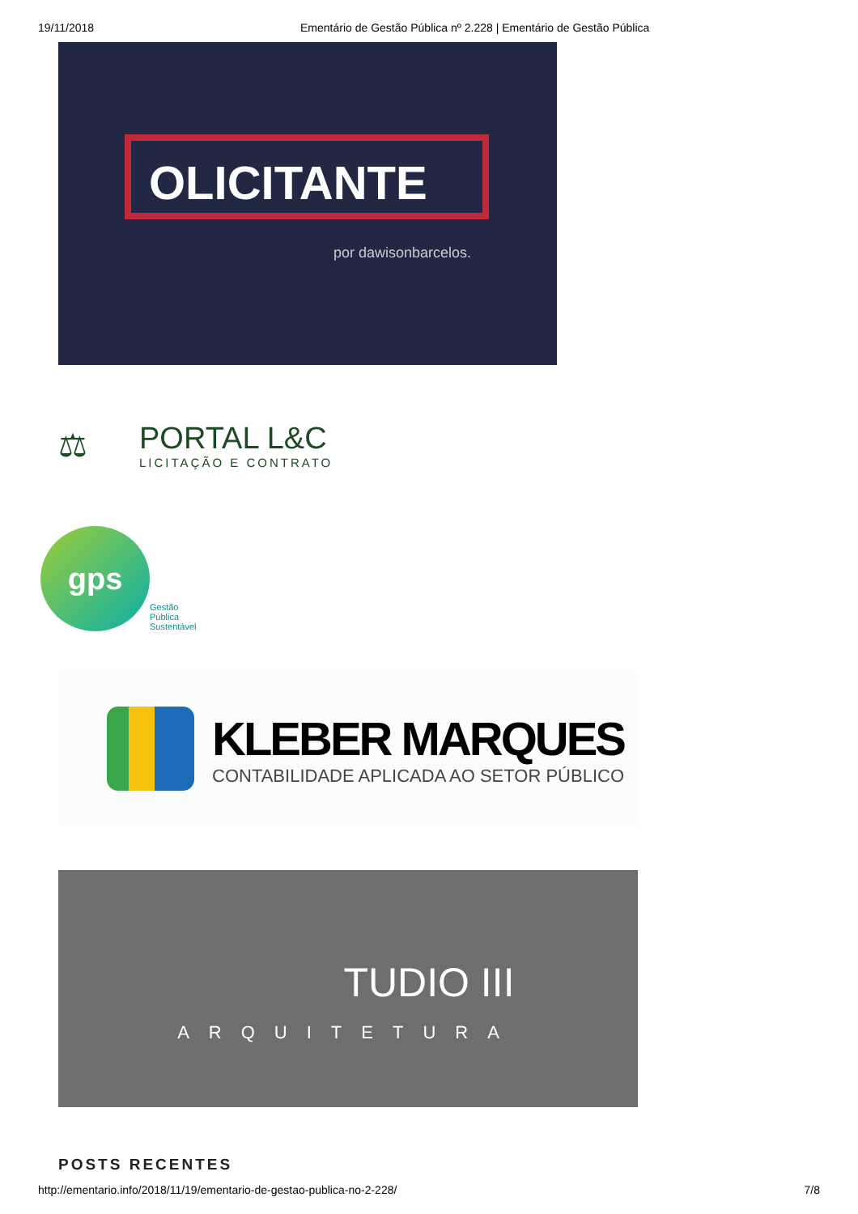19/11/2018 Ementário de Gestão Pública nº 2.228 | Ementário de Gestão Pública
OLICITANTE
por dawisonbarcelos.
⚖
PORTAL L&C
LICITAÇÃO E CONTRATO
gps
Gestão
Pública
Sustentável
KLEBER MARQUES
CONTABILIDADE APLICADA AO SETOR PÚBLICO
TUDIO III
ARQUITETURA
POSTS RECENTES
http://ementario.info/2018/11/19/ementario-de-gestao-publica-no-2-228/ 7/8